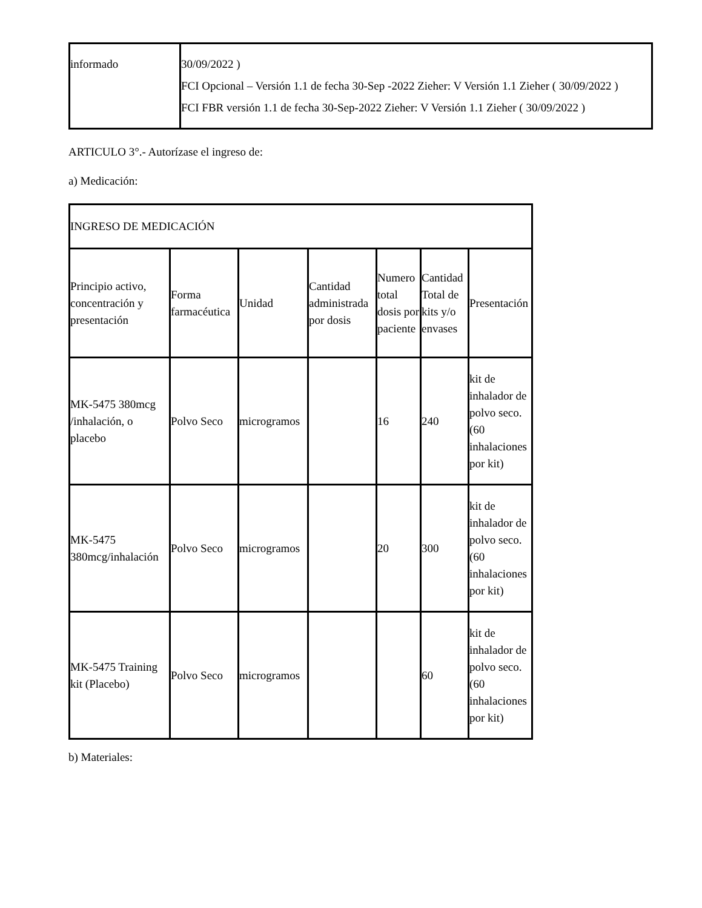| informado | 30/09/2022 ) FCI Opcional – Versión 1.1 de fecha 30-Sep -2022 Zieher: V Versión 1.1 Zieher ( 30/09/2022 ) FCI FBR versión 1.1 de fecha 30-Sep-2022 Zieher: V Versión 1.1 Zieher ( 30/09/2022 ) |
ARTICULO 3°.- Autorízase el ingreso de:
a) Medicación:
| INGRESO DE MEDICACIÓN | | | | | | |
| Principio activo, concentración y presentación | Forma farmacéutica | Unidad | Cantidad administrada por dosis | Numero total dosis por paciente | Cantidad Total de kits y/o envases | Presentación |
| MK-5475 380mcg /inhalación, o placebo | Polvo Seco | microgramos | | 16 | 240 | kit de inhalador de polvo seco. (60 inhalaciones por kit) |
| MK-5475 380mcg/inhalación | Polvo Seco | microgramos | | 20 | 300 | kit de inhalador de polvo seco. (60 inhalaciones por kit) |
| MK-5475 Training kit (Placebo) | Polvo Seco | microgramos | | | 60 | kit de inhalador de polvo seco. (60 inhalaciones por kit) |
b) Materiales: